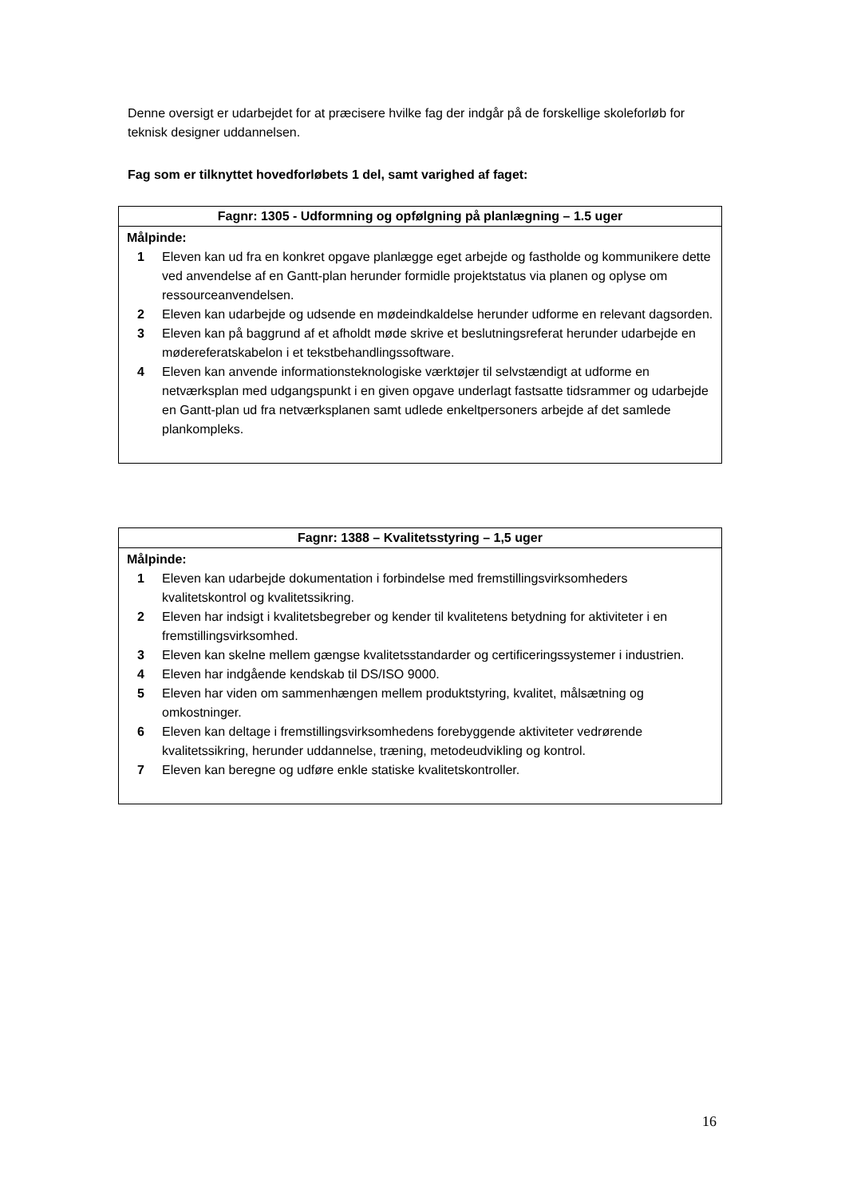Denne oversigt er udarbejdet for at præcisere hvilke fag der indgår på de forskellige skoleforløb for teknisk designer uddannelsen.
Fag som er tilknyttet hovedforløbets 1 del, samt varighed af faget:
| Fagnr: 1305 - Udformning og opfølgning på planlægning – 1.5 uger |
| --- |
| Målpinde: 1 Eleven kan ud fra en konkret opgave planlægge eget arbejde og fastholde og kommunikere dette ved anvendelse af en Gantt-plan herunder formidle projektstatus via planen og oplyse om ressourceanvendelsen. 2 Eleven kan udarbejde og udsende en mødeindkaldelse herunder udforme en relevant dagsorden. 3 Eleven kan på baggrund af et afholdt møde skrive et beslutningsreferat herunder udarbejde en mødereferatskabelon i et tekstbehandlingssoftware. 4 Eleven kan anvende informationsteknologiske værktøjer til selvstændigt at udforme en netværksplan med udgangspunkt i en given opgave underlagt fastsatte tidsrammer og udarbejde en Gantt-plan ud fra netværksplanen samt udlede enkeltpersoners arbejde af det samlede plankompleks. |
| Fagnr: 1388 – Kvalitetsstyring – 1,5 uger |
| --- |
| Målpinde: 1 Eleven kan udarbejde dokumentation i forbindelse med fremstillingsvirksomheders kvalitetskontrol og kvalitetssikring. 2 Eleven har indsigt i kvalitetsbegreber og kender til kvalitetens betydning for aktiviteter i en fremstillingsvirksomhed. 3 Eleven kan skelne mellem gængse kvalitetsstandarder og certificeringssystemer i industrien. 4 Eleven har indgående kendskab til DS/ISO 9000. 5 Eleven har viden om sammenhængen mellem produktstyring, kvalitet, målsætning og omkostninger. 6 Eleven kan deltage i fremstillingsvirksomhedens forebyggende aktiviteter vedrørende kvalitetssikring, herunder uddannelse, træning, metodeudvikling og kontrol. 7 Eleven kan beregne og udføre enkle statiske kvalitetskontroller. |
16